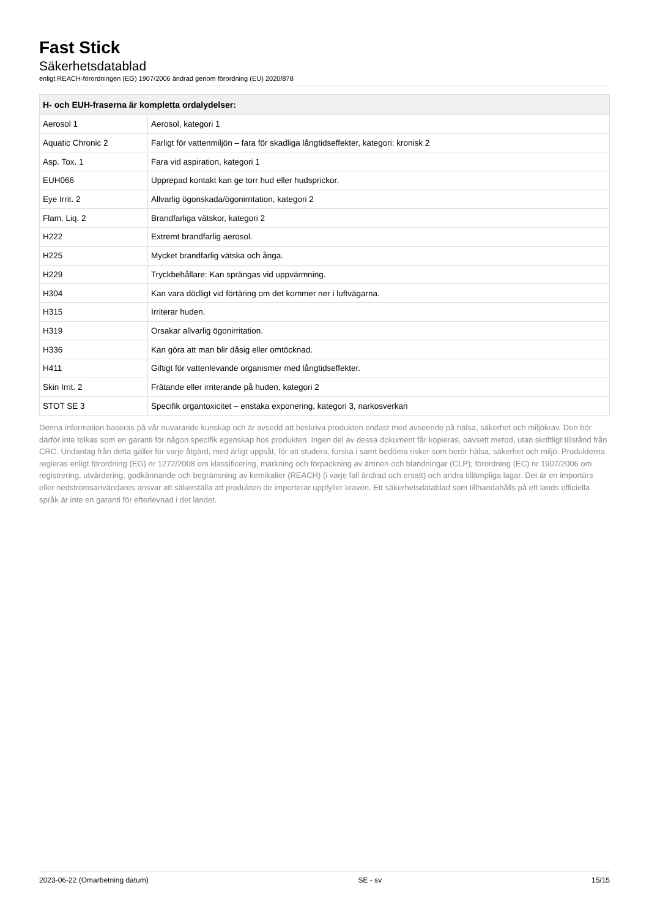Fast Stick
Säkerhetsdatablad
enligt REACH-förordningen (EG) 1907/2006 ändrad genom förordning (EU) 2020/878
| H- och EUH-fraserna är kompletta ordalydelser: | |
| --- | --- |
| Aerosol 1 | Aerosol, kategori 1 |
| Aquatic Chronic 2 | Farligt för vattenmiljön – fara för skadliga långtidseffekter, kategori: kronisk 2 |
| Asp. Tox. 1 | Fara vid aspiration, kategori 1 |
| EUH066 | Upprepad kontakt kan ge torr hud eller hudsprickor. |
| Eye Irrit. 2 | Allvarlig ögonskada/ögonirritation, kategori 2 |
| Flam. Liq. 2 | Brandfarliga vätskor, kategori 2 |
| H222 | Extremt brandfarlig aerosol. |
| H225 | Mycket brandfarlig vätska och ånga. |
| H229 | Tryckbehållare: Kan sprängas vid uppvärmning. |
| H304 | Kan vara dödligt vid förtäring om det kommer ner i luftvägarna. |
| H315 | Irriterar huden. |
| H319 | Orsakar allvarlig ögonirritation. |
| H336 | Kan göra att man blir dåsig eller omtöcknad. |
| H411 | Giftigt för vattenlevande organismer med långtidseffekter. |
| Skin Irrit. 2 | Frätande eller irriterande på huden, kategori 2 |
| STOT SE 3 | Specifik organtoxicitet – enstaka exponering, kategori 3, narkosverkan |
Denna information baseras på vår nuvarande kunskap och är avsedd att beskriva produkten endast med avseende på hälsa, säkerhet och miljökrav. Den bör därför inte tolkas som en garanti för någon specifik egenskap hos produkten. Ingen del av dessa dokument får kopieras, oavsett metod, utan skriftligt tillstånd från CRC. Undantag från detta gäller för varje åtgärd, med ärligt uppsåt, för att studera, forska i samt bedöma risker som berör hälsa, säkerhet och miljö. Produkterna regleras enligt förordning (EG) nr 1272/2008 om klassificering, märkning och förpackning av ämnen och blandningar (CLP); förordning (EC) nr 1907/2006 om registrering, utvärdering, godkännande och begränsning av kemikalier (REACH) (i varje fall ändrad och ersatt) och andra tillämpliga lagar. Det är en importörs eller nedströmsanvändares ansvar att säkerställa att produkten de importerar uppfyller kraven. Ett säkerhetsdatablad som tillhandahålls på ett lands officiella språk är inte en garanti för efterlevnad i det landet.
2023-06-22 (Omarbetning datum) SE - sv 15/15